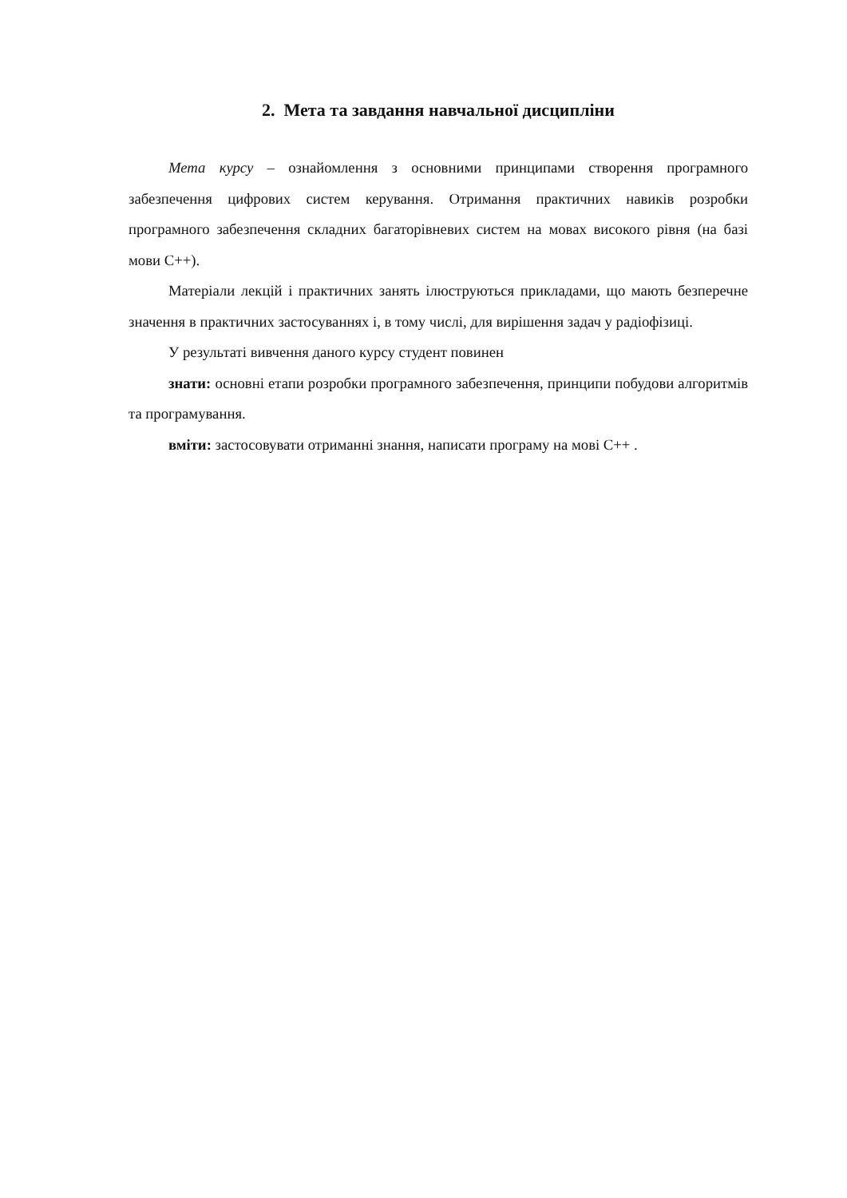2. Мета та завдання навчальної дисципліни
Мета курсу – ознайомлення з основними принципами створення програмного забезпечення цифрових систем керування. Отримання практичних навиків розробки програмного забезпечення складних багаторівневих систем на мовах високого рівня (на базі мови С++).
Матеріали лекцій і практичних занять ілюструються прикладами, що мають безперечне значення в практичних застосуваннях і, в тому числі, для вирішення задач у радіофізиці.
У результаті вивчення даного курсу студент повинен
знати: основні етапи розробки програмного забезпечення, принципи побудови алгоритмів та програмування.
вміти: застосовувати отриманні знання, написати програму на мові С++ .